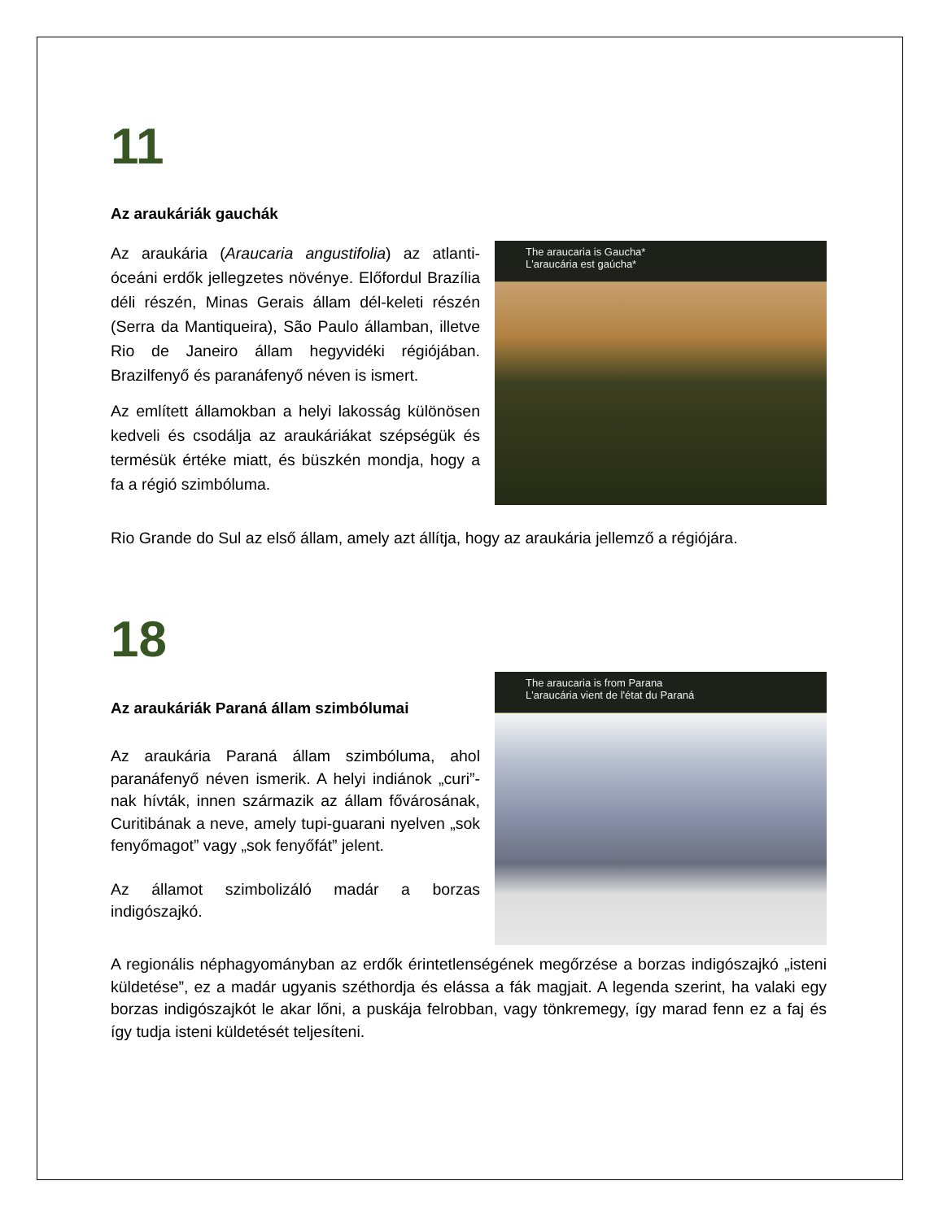11
Az araukáriák gauchák
Az araukária (Araucaria angustifolia) az atlanti-óceáni erdők jellegzetes növénye. Előfordul Brazília déli részén, Minas Gerais állam dél-keleti részén (Serra da Mantiqueira), São Paulo államban, illetve Rio de Janeiro állam hegyvidéki régiójában. Brazilfenyő és paranáfenyő néven is ismert.
Az említett államokban a helyi lakosság különösen kedveli és csodálja az araukáriákat szépségük és termésük értéke miatt, és büszkén mondja, hogy a fa a régió szimbóluma.
The araucaria is Gaucha*
L'araucária est gaúcha*
Rio Grande do Sul az első állam, amely azt állítja, hogy az araukária jellemző a régiójára.
18
Az araukáriák Paraná állam szimbólumai
Az araukária Paraná állam szimbóluma, ahol paranáfenyő néven ismerik. A helyi indiánok „curi”-nak hívták, innen származik az állam fővárosának, Curitibának a neve, amely tupi-guarani nyelven „sok fenyőmagot” vagy „sok fenyőfát” jelent.
Az államot szimbolizáló madár a borzas indigószajkó.
The araucaria is from Parana
L'araucária vient de l'état du Paraná
A regionális néphagyományban az erdők érintetlenségének megőrzése a borzas indigószajkó „isteni küldetése”, ez a madár ugyanis széthordja és elássa a fák magjait. A legenda szerint, ha valaki egy borzas indigószajkót le akar lőni, a puskája felrobban, vagy tönkremegy, így marad fenn ez a faj és így tudja isteni küldetését teljesíteni.